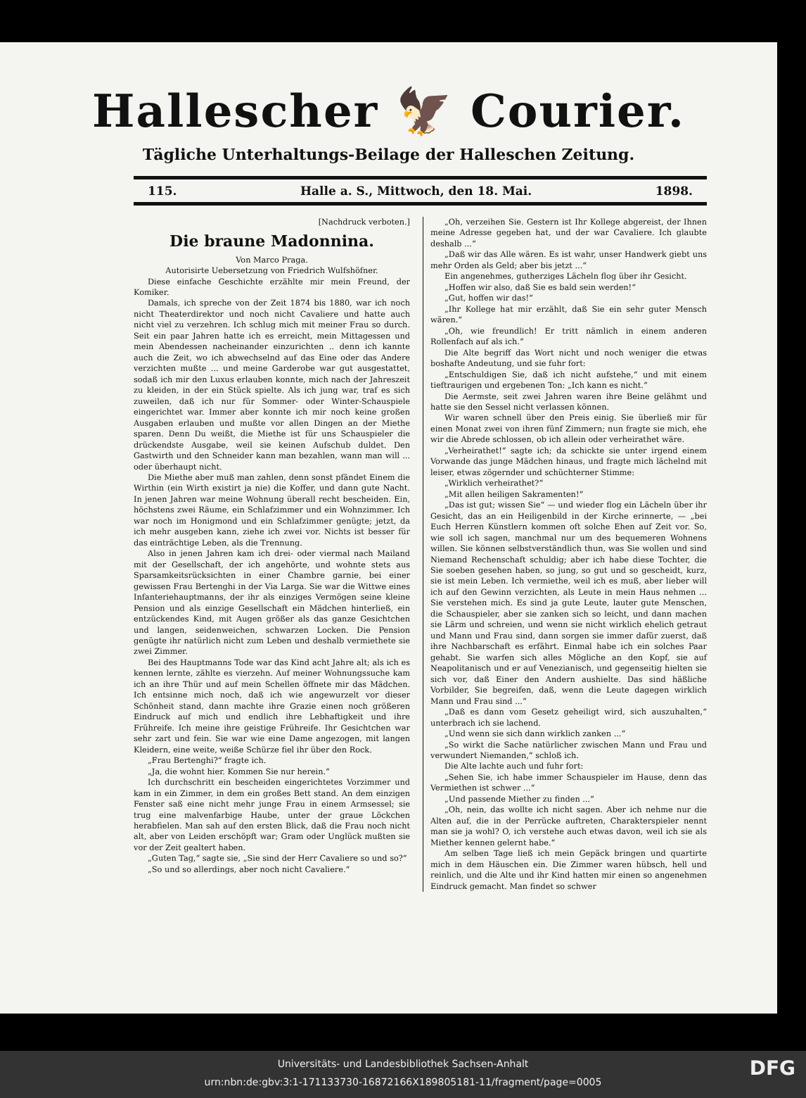Hallescher 🦅 Courier.
Tägliche Unterhaltungs-Beilage der Halleschen Zeitung.
115. Halle a. S., Mittwoch, den 18. Mai. 1898.
[Nachdruck verboten.]
Die braune Madonnina.
Von Marco Praga.
Autorisirte Uebersetzung von Friedrich Wulfshöfner.
Diese einfache Geschichte erzählte mir mein Freund, der Komiker.
Damals, ich spreche von der Zeit 1874 bis 1880, war ich noch nicht Theaterdirektor und noch nicht Cavaliere und hatte auch nicht viel zu verzehren. Ich schlug mich mit meiner Frau so durch. Seit ein paar Jahren hatte ich es erreicht, mein Mittagessen und mein Abendessen nacheinander einzurichten .. denn ich kannte auch die Zeit, wo ich abwechselnd auf das Eine oder das Andere verzichten mußte ... und meine Garderobe war gut ausgestattet, sodaß ich mir den Luxus erlauben konnte, mich nach der Jahreszeit zu kleiden, in der ein Stück spielte. Als ich jung war, traf es sich zuweilen, daß ich nur für Sommer- oder Winter-Schauspiele eingerichtet war. Immer aber konnte ich mir noch keine großen Ausgaben erlauben und mußte vor allen Dingen an der Miethe sparen. Denn Du weißt, die Miethe ist für uns Schauspieler die drückendste Ausgabe, weil sie keinen Aufschub duldet. Den Gastwirth und den Schneider kann man bezahlen, wann man will ... oder überhaupt nicht.
Die Miethe aber muß man zahlen, denn sonst pfändet Einem die Wirthin (ein Wirth existirt ja nie) die Koffer, und dann gute Nacht. In jenen Jahren war meine Wohnung überall recht bescheiden. Ein, höchstens zwei Räume, ein Schlafzimmer und ein Wohnzimmer. Ich war noch im Honigmond und ein Schlafzimmer genügte; jetzt, da ich mehr ausgeben kann, ziehe ich zwei vor. Nichts ist besser für das einträchtige Leben, als die Trennung.
Also in jenen Jahren kam ich drei- oder viermal nach Mailand mit der Gesellschaft, der ich angehörte, und wohnte stets aus Sparsamkeitsrücksichten in einer Chambre garnie, bei einer gewissen Frau Bertenghi in der Via Larga. Sie war die Wittwe eines Infanteriehauptmanns, der ihr als einziges Vermögen seine kleine Pension und als einzige Gesellschaft ein Mädchen hinterließ, ein entzückendes Kind, mit Augen größer als das ganze Gesichtchen und langen, seidenweichen, schwarzen Locken. Die Pension genügte ihr natürlich nicht zum Leben und deshalb vermiethete sie zwei Zimmer.
Bei des Hauptmanns Tode war das Kind acht Jahre alt; als ich es kennen lernte, zählte es vierzehn. Auf meiner Wohnungssuche kam ich an ihre Thür und auf mein Schellen öffnete mir das Mädchen. Ich entsinne mich noch, daß ich wie angewurzelt vor dieser Schönheit stand, dann machte ihre Grazie einen noch größeren Eindruck auf mich und endlich ihre Lebhaftigkeit und ihre Frühreife. Ich meine ihre geistige Frühreife. Ihr Gesichtchen war sehr zart und fein. Sie war wie eine Dame angezogen, mit langen Kleidern, eine weite, weiße Schürze fiel ihr über den Rock.
„Frau Bertenghi?“ fragte ich.
„Ja, die wohnt hier. Kommen Sie nur herein.“
Ich durchschritt ein bescheiden eingerichtetes Vorzimmer und kam in ein Zimmer, in dem ein großes Bett stand. An dem einzigen Fenster saß eine nicht mehr junge Frau in einem Armsessel; sie trug eine malvenfarbige Haube, unter der graue Löckchen herabfielen. Man sah auf den ersten Blick, daß die Frau noch nicht alt, aber von Leiden erschöpft war; Gram oder Unglück mußten sie vor der Zeit gealtert haben.
„Guten Tag,“ sagte sie, „Sie sind der Herr Cavaliere so und so?“
„So und so allerdings, aber noch nicht Cavaliere.“
„Oh, verzeihen Sie. Gestern ist Ihr Kollege abgereist, der Ihnen meine Adresse gegeben hat, und der war Cavaliere. Ich glaubte deshalb ...“
„Daß wir das Alle wären. Es ist wahr, unser Handwerk giebt uns mehr Orden als Geld; aber bis jetzt ...“
Ein angenehmes, gutherziges Lächeln flog über ihr Gesicht.
„Hoffen wir also, daß Sie es bald sein werden!“
„Gut, hoffen wir das!“
„Ihr Kollege hat mir erzählt, daß Sie ein sehr guter Mensch wären.“
„Oh, wie freundlich! Er tritt nämlich in einem anderen Rollenfach auf als ich.“
Die Alte begriff das Wort nicht und noch weniger die etwas boshafte Andeutung, und sie fuhr fort:
„Entschuldigen Sie, daß ich nicht aufstehe,“ und mit einem tieftraurigen und ergebenen Ton: „Ich kann es nicht.“
Die Aermste, seit zwei Jahren waren ihre Beine gelähmt und hatte sie den Sessel nicht verlassen können.
Wir waren schnell über den Preis einig. Sie überließ mir für einen Monat zwei von ihren fünf Zimmern; nun fragte sie mich, ehe wir die Abrede schlossen, ob ich allein oder verheirathet wäre.
„Verheirathet!“ sagte ich; da schickte sie unter irgend einem Vorwande das junge Mädchen hinaus, und fragte mich lächelnd mit leiser, etwas zögernder und schüchterner Stimme:
„Wirklich verheirathet?“
„Mit allen heiligen Sakramenten!“
„Das ist gut; wissen Sie“ — und wieder flog ein Lächeln über ihr Gesicht, das an ein Heiligenbild in der Kirche erinnerte, — „bei Euch Herren Künstlern kommen oft solche Ehen auf Zeit vor. So, wie soll ich sagen, manchmal nur um des bequemeren Wohnens willen. Sie können selbstverständlich thun, was Sie wollen und sind Niemand Rechenschaft schuldig; aber ich habe diese Tochter, die Sie soeben gesehen haben, so jung, so gut und so gescheidt, kurz, sie ist mein Leben. Ich vermiethe, weil ich es muß, aber lieber will ich auf den Gewinn verzichten, als Leute in mein Haus nehmen ... Sie verstehen mich. Es sind ja gute Leute, lauter gute Menschen, die Schauspieler, aber sie zanken sich so leicht, und dann machen sie Lärm und schreien, und wenn sie nicht wirklich ehelich getraut und Mann und Frau sind, dann sorgen sie immer dafür zuerst, daß ihre Nachbarschaft es erfährt. Einmal habe ich ein solches Paar gehabt. Sie warfen sich alles Mögliche an den Kopf, sie auf Neapolitanisch und er auf Venezianisch, und gegenseitig hielten sie sich vor, daß Einer den Andern aushielte. Das sind häßliche Vorbilder, Sie begreifen, daß, wenn die Leute dagegen wirklich Mann und Frau sind ...“
„Daß es dann vom Gesetz geheiligt wird, sich auszuhalten,“ unterbrach ich sie lachend.
„Und wenn sie sich dann wirklich zanken ...“
„So wirkt die Sache natürlicher zwischen Mann und Frau und verwundert Niemanden,“ schloß ich.
Die Alte lachte auch und fuhr fort:
„Sehen Sie, ich habe immer Schauspieler im Hause, denn das Vermiethen ist schwer ...“
„Und passende Miether zu finden ...“
„Oh, nein, das wollte ich nicht sagen. Aber ich nehme nur die Alten auf, die in der Perrücke auftreten, Charakterspieler nennt man sie ja wohl? O, ich verstehe auch etwas davon, weil ich sie als Miether kennen gelernt habe.“
Am selben Tage ließ ich mein Gepäck bringen und quartirte mich in dem Häuschen ein. Die Zimmer waren hübsch, hell und reinlich, und die Alte und ihr Kind hatten mir einen so angenehmen Eindruck gemacht. Man findet so schwer
Universitäts- und Landesbibliothek Sachsen-Anhalt
urn:nbn:de:gbv:3:1-171133730-16872166X189805181-11/fragment/page=0005
DFG